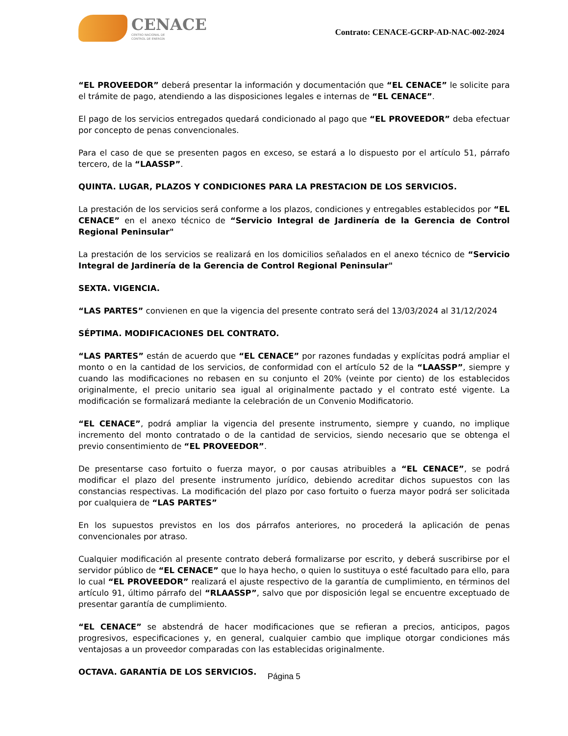CENACE
CENTRO NACIONAL DE
CONTROL DE ENERGÍA
Contrato: CENACE-GCRP-AD-NAC-002-2024
“EL PROVEEDOR” deberá presentar la información y documentación que “EL CENACE” le solicite para el trámite de pago, atendiendo a las disposiciones legales e internas de “EL CENACE”.
El pago de los servicios entregados quedará condicionado al pago que “EL PROVEEDOR” deba efectuar por concepto de penas convencionales.
Para el caso de que se presenten pagos en exceso, se estará a lo dispuesto por el artículo 51, párrafo tercero, de la “LAASSP”.
QUINTA. LUGAR, PLAZOS Y CONDICIONES PARA LA PRESTACION DE LOS SERVICIOS.
La prestación de los servicios será conforme a los plazos, condiciones y entregables establecidos por “EL CENACE” en el anexo técnico de “Servicio Integral de Jardinería de la Gerencia de Control Regional Peninsular"
La prestación de los servicios se realizará en los domicilios señalados en el anexo técnico de “Servicio Integral de Jardinería de la Gerencia de Control Regional Peninsular"
SEXTA. VIGENCIA.
“LAS PARTES” convienen en que la vigencia del presente contrato será del 13/03/2024 al 31/12/2024
SÉPTIMA. MODIFICACIONES DEL CONTRATO.
“LAS PARTES” están de acuerdo que “EL CENACE” por razones fundadas y explícitas podrá ampliar el monto o en la cantidad de los servicios, de conformidad con el artículo 52 de la “LAASSP”, siempre y cuando las modificaciones no rebasen en su conjunto el 20% (veinte por ciento) de los establecidos originalmente, el precio unitario sea igual al originalmente pactado y el contrato esté vigente. La modificación se formalizará mediante la celebración de un Convenio Modificatorio.
“EL CENACE”, podrá ampliar la vigencia del presente instrumento, siempre y cuando, no implique incremento del monto contratado o de la cantidad de servicios, siendo necesario que se obtenga el previo consentimiento de “EL PROVEEDOR”.
De presentarse caso fortuito o fuerza mayor, o por causas atribuibles a “EL CENACE”, se podrá modificar el plazo del presente instrumento jurídico, debiendo acreditar dichos supuestos con las constancias respectivas. La modificación del plazo por caso fortuito o fuerza mayor podrá ser solicitada por cualquiera de “LAS PARTES”
En los supuestos previstos en los dos párrafos anteriores, no procederá la aplicación de penas convencionales por atraso.
Cualquier modificación al presente contrato deberá formalizarse por escrito, y deberá suscribirse por el servidor público de “EL CENACE” que lo haya hecho, o quien lo sustituya o esté facultado para ello, para lo cual “EL PROVEEDOR” realizará el ajuste respectivo de la garantía de cumplimiento, en términos del artículo 91, último párrafo del “RLAASSP”, salvo que por disposición legal se encuentre exceptuado de presentar garantía de cumplimiento.
“EL CENACE” se abstendrá de hacer modificaciones que se refieran a precios, anticipos, pagos progresivos, especificaciones y, en general, cualquier cambio que implique otorgar condiciones más ventajosas a un proveedor comparadas con las establecidas originalmente.
OCTAVA. GARANTÍA DE LOS SERVICIOS.
Página 5